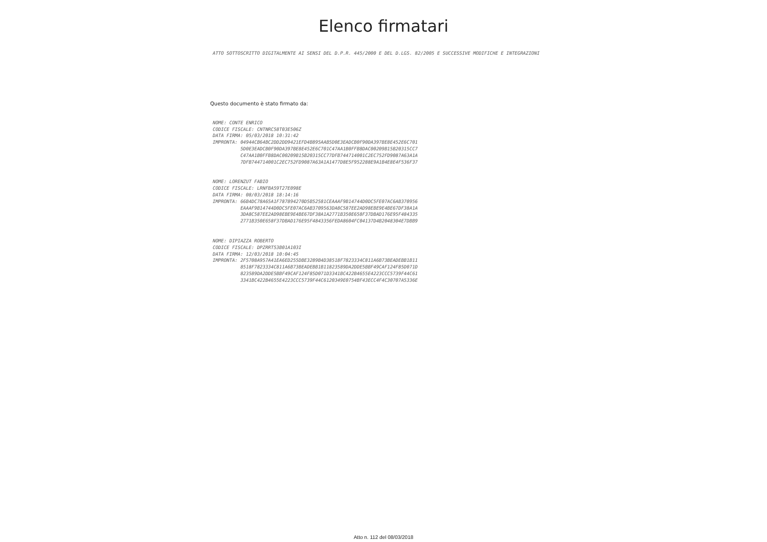Elenco firmatari
ATTO SOTTOSCRITTO DIGITALMENTE AI SENSI DEL D.P.R. 445/2000 E DEL D.LGS. 82/2005 E SUCCESSIVE MODIFICHE E INTEGRAZIONI
Questo documento è stato firmato da:
NOME: CONTE ENRICO CODICE FISCALE: CNTNRC58T03E506Z DATA FIRMA: 05/03/2018 10:31:42 IMPRONTA: 04944CB64BC2DD2DD9421EFD4B895AAB5D0E3EADCB0F90DA397BE8E452E6C701 5D0E3EADCB0F90DA397BE8E452E6C701C47AA1B0FFB8DAC00209B15B20315CC7 C47AA1B0FFB8DAC00209B15B20315CC77DFB744714001C2EC752FD9087A63A1A 7DFB744714001C2EC752FD9087A63A1A1477D8E5F952288E9A1B4E8E4F536F37
NOME: LORENZUT FABIO CODICE FISCALE: LRNFBA59T27E098E DATA FIRMA: 08/03/2018 18:14:16 IMPRONTA: 66B4DC78A65A1F787894270D5B52581CEAAAF9B14744D0DC5FE07AC6AB370956 EAAAF9B14744D0DC5FE07AC6AB3709563DA8C587EE2AD98EBE9E4BE67DF38A1A 3DA8C587EE2AD98EBE9E4BE67DF38A1A2771B350E658F37DBAD176E95F484335 2771B350E658F37DBAD176E95F4843356FEDA8604FC04137D4B2048304E7DBB9
NOME: DIPIAZZA ROBERTO CODICE FISCALE: DPZRRT53B01A103I DATA FIRMA: 12/03/2018 10:04:45 IMPRONTA: 2F5708A957A41EA6ED255DBE3289B4D38518F7823334C811A6B73BEADEBB1B11 8518F7823334C811A6B73BEADEBB1B11823589DA2DDE5BBF49CAF124F85D071D 823589DA2DDE5BBF49CAF124F85D071D3341BC422B4655E4223CCC5739F44C61 3341BC422B4655E4223CCC5739F44C6120349E0754BF43ECC4F4C30707A5336E
Atto n. 112 del 08/03/2018